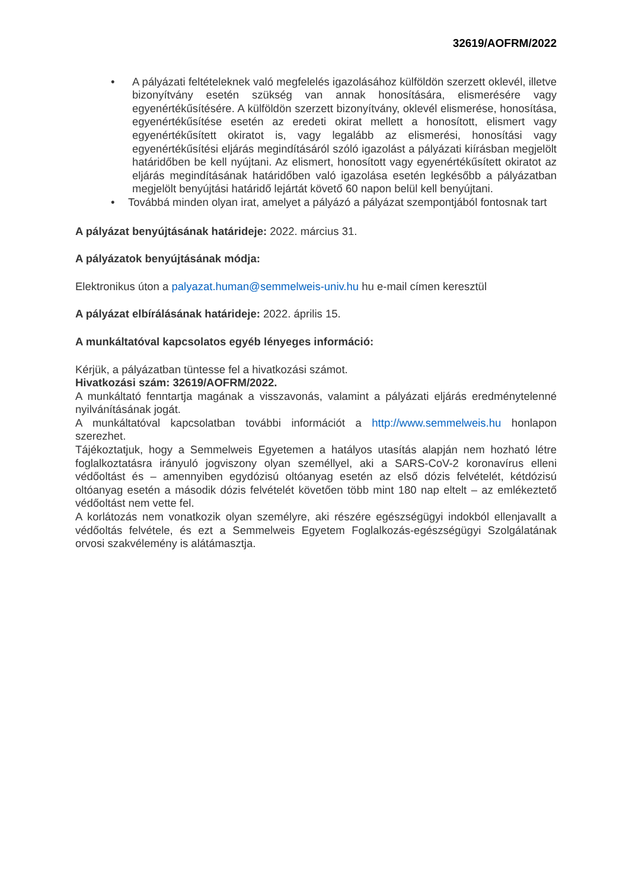32619/AOFRM/2022
• A pályázati feltételeknek való megfelelés igazolásához külföldön szerzett oklevél, illetve bizonyítvány esetén szükség van annak honosítására, elismerésére vagy egyenértékűsítésére. A külföldön szerzett bizonyítvány, oklevél elismerése, honosítása, egyenértékűsítése esetén az eredeti okirat mellett a honosított, elismert vagy egyenértékűsített okiratot is, vagy legalább az elismerési, honosítási vagy egyenértékűsítési eljárás megindításáról szóló igazolást a pályázati kiírásban megjelölt határidőben be kell nyújtani. Az elismert, honosított vagy egyenértékűsített okiratot az eljárás megindításának határidőben való igazolása esetén legkésőbb a pályázatban megjelölt benyújtási határidő lejártát követő 60 napon belül kell benyújtani.
• Továbbá minden olyan irat, amelyet a pályázó a pályázat szempontjából fontosnak tart
A pályázat benyújtásának határideje: 2022. március 31.
A pályázatok benyújtásának módja:
Elektronikus úton a palyazat.human@semmelweis-univ.hu hu e-mail címen keresztül
A pályázat elbírálásának határideje: 2022. április 15.
A munkáltatóval kapcsolatos egyéb lényeges információ:
Kérjük, a pályázatban tüntesse fel a hivatkozási számot.
Hivatkozási szám: 32619/AOFRM/2022.
A munkáltató fenntartja magának a visszavonás, valamint a pályázati eljárás eredménytelenné nyilvánításának jogát.
A munkáltatóval kapcsolatban további információt a http://www.semmelweis.hu honlapon szerezhet.
Tájékoztatjuk, hogy a Semmelweis Egyetemen a hatályos utasítás alapján nem hozható létre foglalkoztatásra irányuló jogviszony olyan személlyel, aki a SARS-CoV-2 koronavírus elleni védőoltást és – amennyiben egydózisú oltóanyag esetén az első dózis felvételét, kétdózisú oltóanyag esetén a második dózis felvételét követően több mint 180 nap eltelt – az emlékeztető védőoltást nem vette fel.
A korlátozás nem vonatkozik olyan személyre, aki részére egészségügyi indokból ellenjavallt a védőoltás felvétele, és ezt a Semmelweis Egyetem Foglalkozás-egészségügyi Szolgálatának orvosi szakvélemény is alátámasztja.